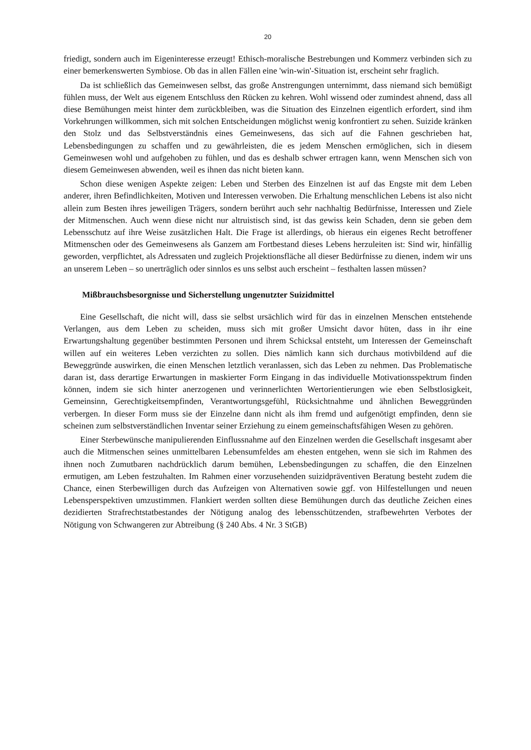20
friedigt, sondern auch im Eigeninteresse erzeugt! Ethisch-moralische Bestrebungen und Kommerz verbinden sich zu einer bemerkenswerten Symbiose. Ob das in allen Fällen eine 'win-win'-Situation ist, erscheint sehr fraglich.
Da ist schließlich das Gemeinwesen selbst, das große Anstrengungen unternimmt, dass niemand sich bemüßigt fühlen muss, der Welt aus eigenem Entschluss den Rücken zu kehren. Wohl wissend oder zumindest ahnend, dass all diese Bemühungen meist hinter dem zurückbleiben, was die Situation des Einzelnen eigentlich erfordert, sind ihm Vorkehrungen willkommen, sich mit solchen Entscheidungen möglichst wenig konfrontiert zu sehen. Suizide kränken den Stolz und das Selbstverständnis eines Gemeinwesens, das sich auf die Fahnen geschrieben hat, Lebensbedingungen zu schaffen und zu gewährleisten, die es jedem Menschen ermöglichen, sich in diesem Gemeinwesen wohl und aufgehoben zu fühlen, und das es deshalb schwer ertragen kann, wenn Menschen sich von diesem Gemeinwesen abwenden, weil es ihnen das nicht bieten kann.
Schon diese wenigen Aspekte zeigen: Leben und Sterben des Einzelnen ist auf das Engste mit dem Leben anderer, ihren Befindlichkeiten, Motiven und Interessen verwoben. Die Erhaltung menschlichen Lebens ist also nicht allein zum Besten ihres jeweiligen Trägers, sondern berührt auch sehr nachhaltig Bedürfnisse, Interessen und Ziele der Mitmenschen. Auch wenn diese nicht nur altruistisch sind, ist das gewiss kein Schaden, denn sie geben dem Lebensschutz auf ihre Weise zusätzlichen Halt. Die Frage ist allerdings, ob hieraus ein eigenes Recht betroffener Mitmenschen oder des Gemeinwesens als Ganzem am Fortbestand dieses Lebens herzuleiten ist: Sind wir, hinfällig geworden, verpflichtet, als Adressaten und zugleich Projektionsfläche all dieser Bedürfnisse zu dienen, indem wir uns an unserem Leben – so unerträglich oder sinnlos es uns selbst auch erscheint – festhalten lassen müssen?
Mißbrauchsbesorgnisse und Sicherstellung ungenutzter Suizidmittel
Eine Gesellschaft, die nicht will, dass sie selbst ursächlich wird für das in einzelnen Menschen entstehende Verlangen, aus dem Leben zu scheiden, muss sich mit großer Umsicht davor hüten, dass in ihr eine Erwartungshaltung gegenüber bestimmten Personen und ihrem Schicksal entsteht, um Interessen der Gemeinschaft willen auf ein weiteres Leben verzichten zu sollen. Dies nämlich kann sich durchaus motivbildend auf die Beweggründe auswirken, die einen Menschen letztlich veranlassen, sich das Leben zu nehmen. Das Problematische daran ist, dass derartige Erwartungen in maskierter Form Eingang in das individuelle Motivationsspektrum finden können, indem sie sich hinter anerzogenen und verinnerlichten Wertorientierungen wie eben Selbstlosigkeit, Gemeinsinn, Gerechtigkeitsempfinden, Verantwortungsgefühl, Rücksichtnahme und ähnlichen Beweggründen verbergen. In dieser Form muss sie der Einzelne dann nicht als ihm fremd und aufgenötigt empfinden, denn sie scheinen zum selbstverständlichen Inventar seiner Erziehung zu einem gemeinschaftsfähigen Wesen zu gehören.
Einer Sterbewünsche manipulierenden Einflussnahme auf den Einzelnen werden die Gesellschaft insgesamt aber auch die Mitmenschen seines unmittelbaren Lebensumfeldes am ehesten entgehen, wenn sie sich im Rahmen des ihnen noch Zumutbaren nachdrücklich darum bemühen, Lebensbedingungen zu schaffen, die den Einzelnen ermutigen, am Leben festzuhalten. Im Rahmen einer vorzusehenden suizidpräventiven Beratung besteht zudem die Chance, einen Sterbewilligen durch das Aufzeigen von Alternativen sowie ggf. von Hilfestellungen und neuen Lebensperspektiven umzustimmen. Flankiert werden sollten diese Bemühungen durch das deutliche Zeichen eines dezidierten Strafrechtstatbestandes der Nötigung analog des lebensschützenden, strafbewehrten Verbotes der Nötigung von Schwangeren zur Abtreibung (§ 240 Abs. 4 Nr. 3 StGB)